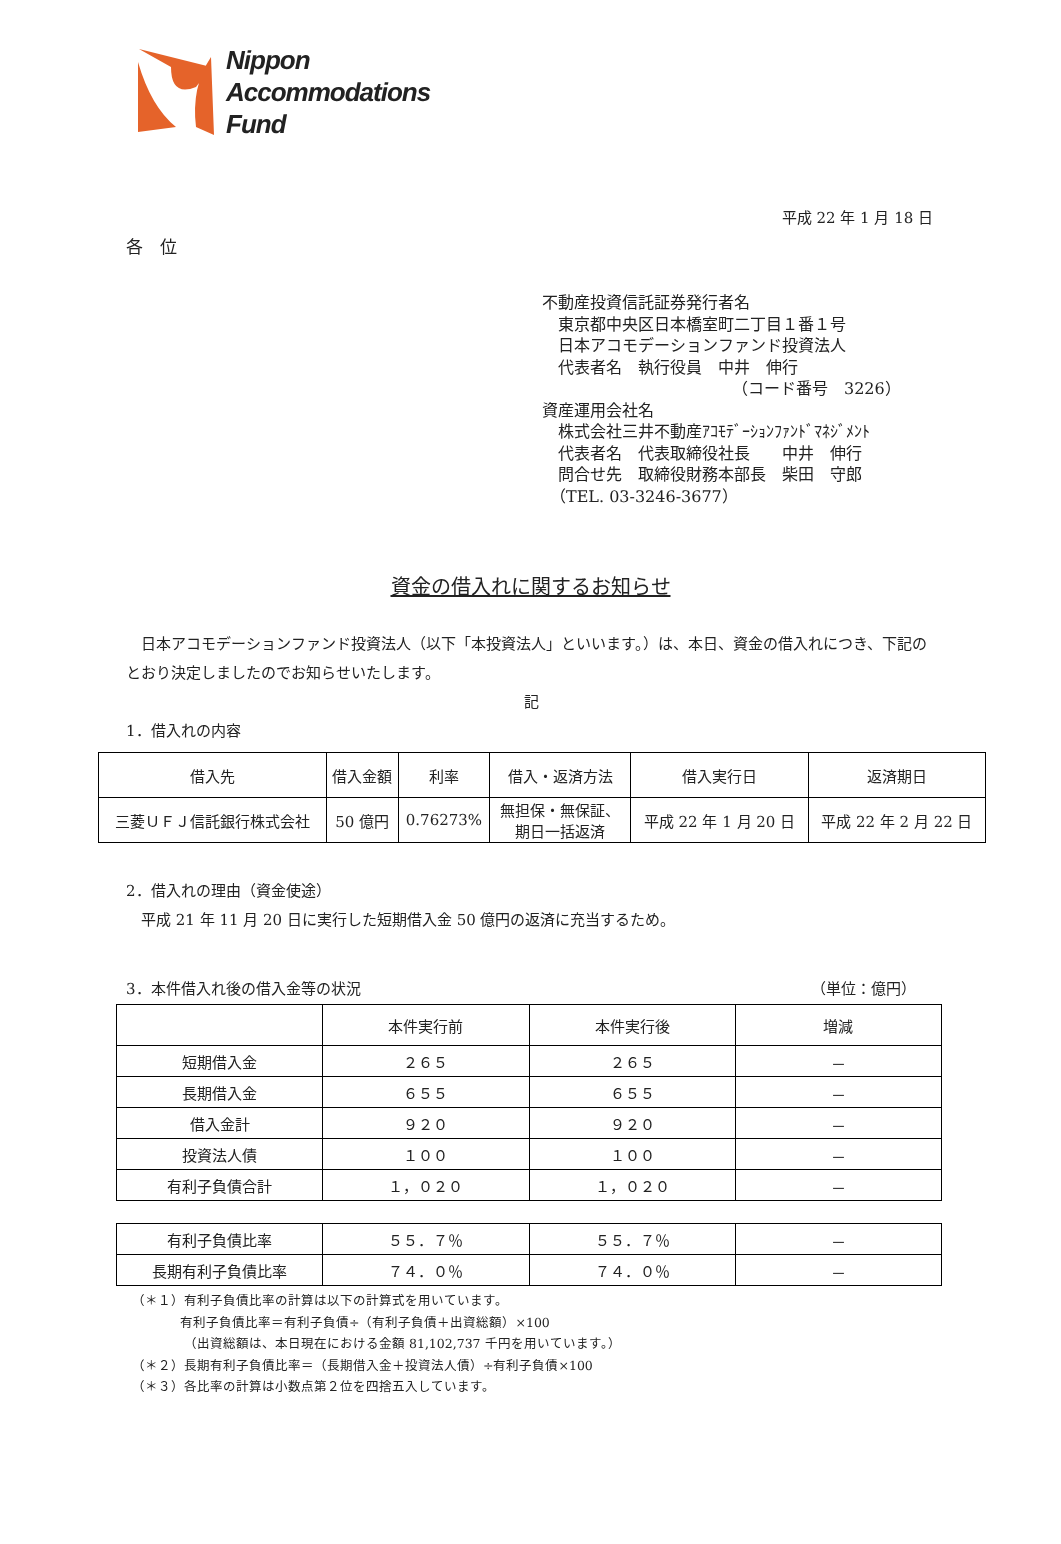Nippon
Accommodations
Fund
平成 22 年 1 月 18 日
各　位
不動産投資信託証券発行者名
東京都中央区日本橋室町二丁目１番１号
日本アコモデーションファンド投資法人
代表者名　執行役員　中井　伸行
（コード番号　3226）
資産運用会社名
株式会社三井不動産ｱｺﾓﾃﾞｰｼｮﾝﾌｧﾝﾄﾞﾏﾈｼﾞﾒﾝﾄ
代表者名　代表取締役社長　　中井　伸行
問合せ先　取締役財務本部長　柴田　守郎
（TEL. 03-3246-3677）
資金の借入れに関するお知らせ
　日本アコモデーションファンド投資法人（以下「本投資法人」といいます。）は、本日、資金の借入れにつき、下記のとおり決定しましたのでお知らせいたします。
記
1．借入れの内容
| 借入先 | 借入金額 | 利率 | 借入・返済方法 | 借入実行日 | 返済期日 |
| --- | --- | --- | --- | --- | --- |
| 三菱ＵＦＪ信託銀行株式会社 | 50 億円 | 0.76273% | 無担保・無保証、 期日一括返済 | 平成 22 年 1 月 20 日 | 平成 22 年 2 月 22 日 |
2．借入れの理由（資金使途）
　平成 21 年 11 月 20 日に実行した短期借入金 50 億円の返済に充当するため。
3．本件借入れ後の借入金等の状況 （単位：億円）
| | 本件実行前 | 本件実行後 | 増減 |
| --- | --- | --- | --- |
| 短期借入金 | ２６５ | ２６５ | － |
| 長期借入金 | ６５５ | ６５５ | － |
| 借入金計 | ９２０ | ９２０ | － |
| 投資法人債 | １００ | １００ | － |
| 有利子負債合計 | １，０２０ | １，０２０ | － |
| 有利子負債比率 | ５５．７％ | ５５．７％ | － |
| 長期有利子負債比率 | ７４．０％ | ７４．０％ | － |
（＊１）有利子負債比率の計算は以下の計算式を用いています。
有利子負債比率＝有利子負債÷（有利子負債＋出資総額）×100
（出資総額は、本日現在における金額 81,102,737 千円を用いています。）
（＊２）長期有利子負債比率＝（長期借入金＋投資法人債）÷有利子負債×100
（＊３）各比率の計算は小数点第２位を四捨五入しています。